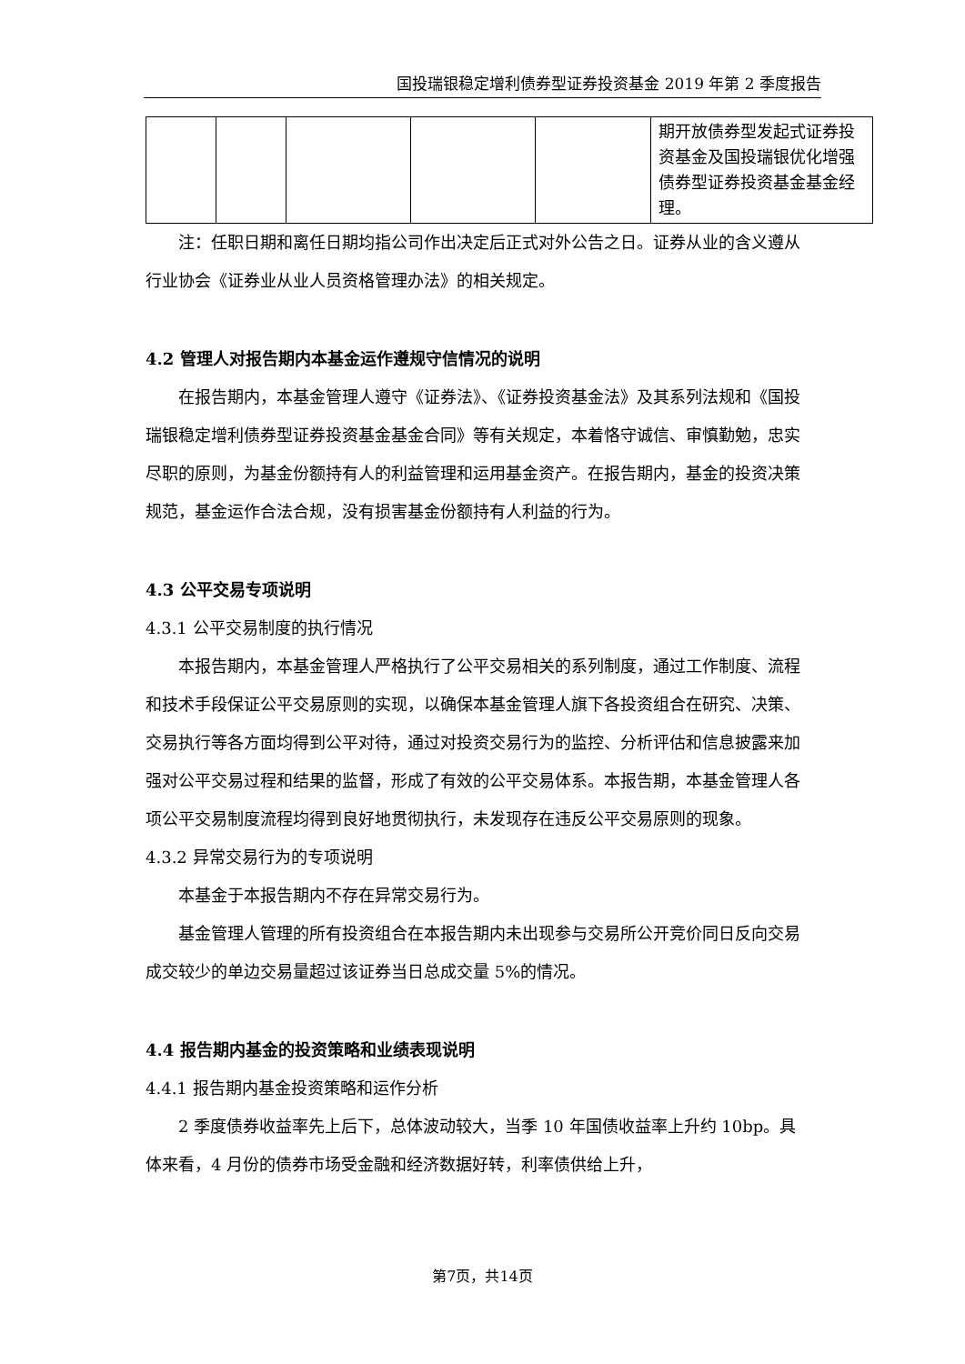国投瑞银稳定增利债券型证券投资基金 2019 年第 2 季度报告
| | | | | | 期开放债券型发起式证券投资基金及国投瑞银优化增强债券型证券投资基金基金经理。 |
注：任职日期和离任日期均指公司作出决定后正式对外公告之日。证券从业的含义遵从行业协会《证券业从业人员资格管理办法》的相关规定。
4.2 管理人对报告期内本基金运作遵规守信情况的说明
在报告期内，本基金管理人遵守《证券法》、《证券投资基金法》及其系列法规和《国投瑞银稳定增利债券型证券投资基金基金合同》等有关规定，本着恪守诚信、审慎勤勉，忠实尽职的原则，为基金份额持有人的利益管理和运用基金资产。在报告期内，基金的投资决策规范，基金运作合法合规，没有损害基金份额持有人利益的行为。
4.3 公平交易专项说明
4.3.1 公平交易制度的执行情况
本报告期内，本基金管理人严格执行了公平交易相关的系列制度，通过工作制度、流程和技术手段保证公平交易原则的实现，以确保本基金管理人旗下各投资组合在研究、决策、交易执行等各方面均得到公平对待，通过对投资交易行为的监控、分析评估和信息披露来加强对公平交易过程和结果的监督，形成了有效的公平交易体系。本报告期，本基金管理人各项公平交易制度流程均得到良好地贯彻执行，未发现存在违反公平交易原则的现象。
4.3.2 异常交易行为的专项说明
本基金于本报告期内不存在异常交易行为。
基金管理人管理的所有投资组合在本报告期内未出现参与交易所公开竞价同日反向交易成交较少的单边交易量超过该证券当日总成交量 5%的情况。
4.4 报告期内基金的投资策略和业绩表现说明
4.4.1 报告期内基金投资策略和运作分析
2 季度债券收益率先上后下，总体波动较大，当季 10 年国债收益率上升约 10bp。具体来看，4 月份的债券市场受金融和经济数据好转，利率债供给上升，
第7页，共14页